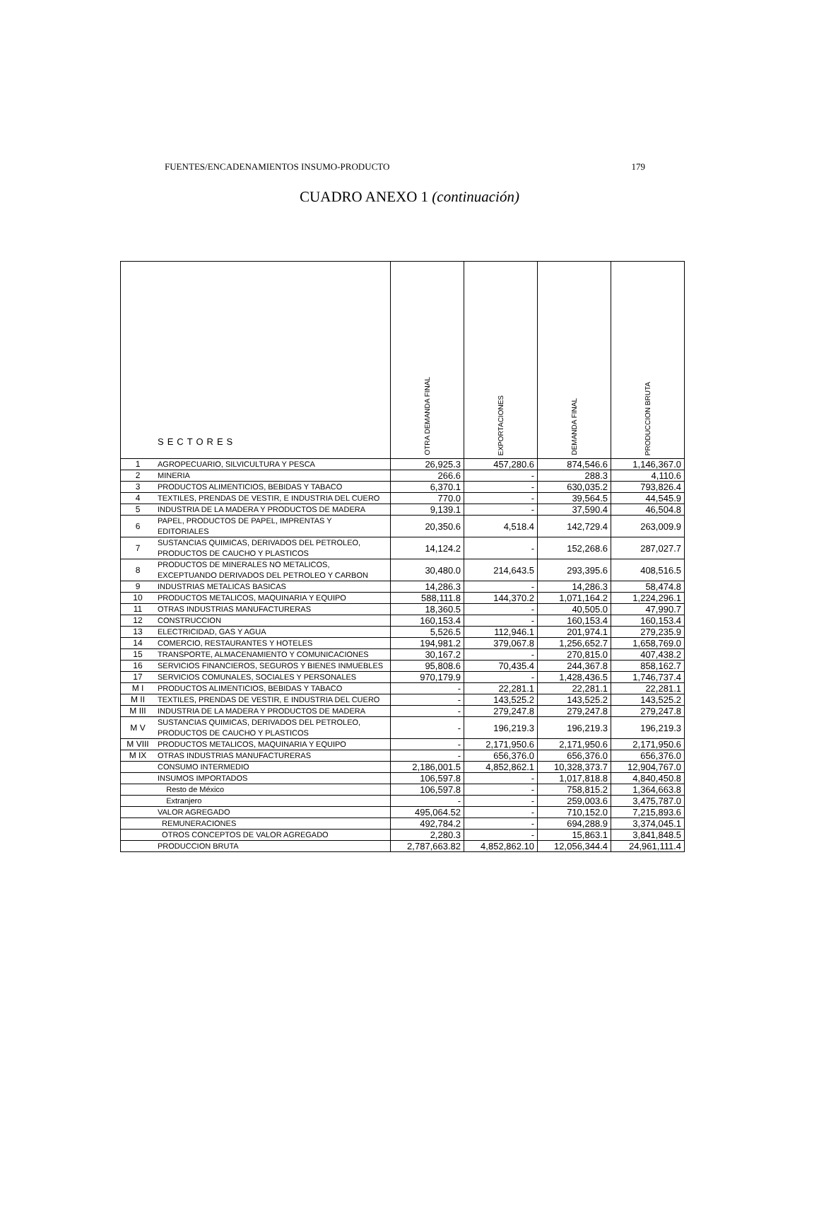FUENTES/ENCADENAMIENTOS INSUMO-PRODUCTO 179
CUADRO ANEXO 1 (continuación)
| SECTORES | | OTRA DEMANDA FINAL | EXPORTACIONES | DEMANDA FINAL | PRODUCCION BRUTA |
| --- | --- | --- | --- | --- | --- |
| 1 | AGROPECUARIO, SILVICULTURA Y PESCA | 26,925.3 | 457,280.6 | 874,546.6 | 1,146,367.0 |
| 2 | MINERIA | 266.6 | - | 288.3 | 4,110.6 |
| 3 | PRODUCTOS ALIMENTICIOS, BEBIDAS Y TABACO | 6,370.1 | - | 630,035.2 | 793,826.4 |
| 4 | TEXTILES, PRENDAS DE VESTIR, E INDUSTRIA DEL CUERO | 770.0 | - | 39,564.5 | 44,545.9 |
| 5 | INDUSTRIA DE LA MADERA Y PRODUCTOS DE MADERA | 9,139.1 | - | 37,590.4 | 46,504.8 |
| 6 | PAPEL, PRODUCTOS DE PAPEL, IMPRENTAS Y EDITORIALES | 20,350.6 | 4,518.4 | 142,729.4 | 263,009.9 |
| 7 | SUSTANCIAS QUIMICAS, DERIVADOS DEL PETROLEO, PRODUCTOS DE CAUCHO Y PLASTICOS | 14,124.2 | - | 152,268.6 | 287,027.7 |
| 8 | PRODUCTOS DE MINERALES NO METALICOS, EXCEPTUANDO DERIVADOS DEL PETROLEO Y CARBON | 30,480.0 | 214,643.5 | 293,395.6 | 408,516.5 |
| 9 | INDUSTRIAS METALICAS BASICAS | 14,286.3 | - | 14,286.3 | 58,474.8 |
| 10 | PRODUCTOS METALICOS, MAQUINARIA Y EQUIPO | 588,111.8 | 144,370.2 | 1,071,164.2 | 1,224,296.1 |
| 11 | OTRAS INDUSTRIAS MANUFACTURERAS | 18,360.5 | - | 40,505.0 | 47,990.7 |
| 12 | CONSTRUCCION | 160,153.4 | - | 160,153.4 | 160,153.4 |
| 13 | ELECTRICIDAD, GAS Y AGUA | 5,526.5 | 112,946.1 | 201,974.1 | 279,235.9 |
| 14 | COMERCIO, RESTAURANTES Y HOTELES | 194,981.2 | 379,067.8 | 1,256,652.7 | 1,658,769.0 |
| 15 | TRANSPORTE, ALMACENAMIENTO Y COMUNICACIONES | 30,167.2 | - | 270,815.0 | 407,438.2 |
| 16 | SERVICIOS FINANCIEROS, SEGUROS Y BIENES INMUEBLES | 95,808.6 | 70,435.4 | 244,367.8 | 858,162.7 |
| 17 | SERVICIOS COMUNALES, SOCIALES Y PERSONALES | 970,179.9 | - | 1,428,436.5 | 1,746,737.4 |
| M I | PRODUCTOS ALIMENTICIOS, BEBIDAS Y TABACO | - | 22,281.1 | 22,281.1 | 22,281.1 |
| M II | TEXTILES, PRENDAS DE VESTIR, E INDUSTRIA DEL CUERO | - | 143,525.2 | 143,525.2 | 143,525.2 |
| M III | INDUSTRIA DE LA MADERA Y PRODUCTOS DE MADERA | - | 279,247.8 | 279,247.8 | 279,247.8 |
| M V | SUSTANCIAS QUIMICAS, DERIVADOS DEL PETROLEO, PRODUCTOS DE CAUCHO Y PLASTICOS | - | 196,219.3 | 196,219.3 | 196,219.3 |
| M VIII | PRODUCTOS METALICOS, MAQUINARIA Y EQUIPO | - | 2,171,950.6 | 2,171,950.6 | 2,171,950.6 |
| M IX | OTRAS INDUSTRIAS MANUFACTURERAS | - | 656,376.0 | 656,376.0 | 656,376.0 |
| | CONSUMO INTERMEDIO | 2,186,001.5 | 4,852,862.1 | 10,328,373.7 | 12,904,767.0 |
| | INSUMOS IMPORTADOS | 106,597.8 | - | 1,017,818.8 | 4,840,450.8 |
| | Resto de México | 106,597.8 | - | 758,815.2 | 1,364,663.8 |
| | Extranjero | - | - | 259,003.6 | 3,475,787.0 |
| | VALOR AGREGADO | 495,064.52 | - | 710,152.0 | 7,215,893.6 |
| | REMUNERACIONES | 492,784.2 | - | 694,288.9 | 3,374,045.1 |
| | OTROS CONCEPTOS DE VALOR AGREGADO | 2,280.3 | - | 15,863.1 | 3,841,848.5 |
| | PRODUCCION BRUTA | 2,787,663.82 | 4,852,862.10 | 12,056,344.4 | 24,961,111.4 |